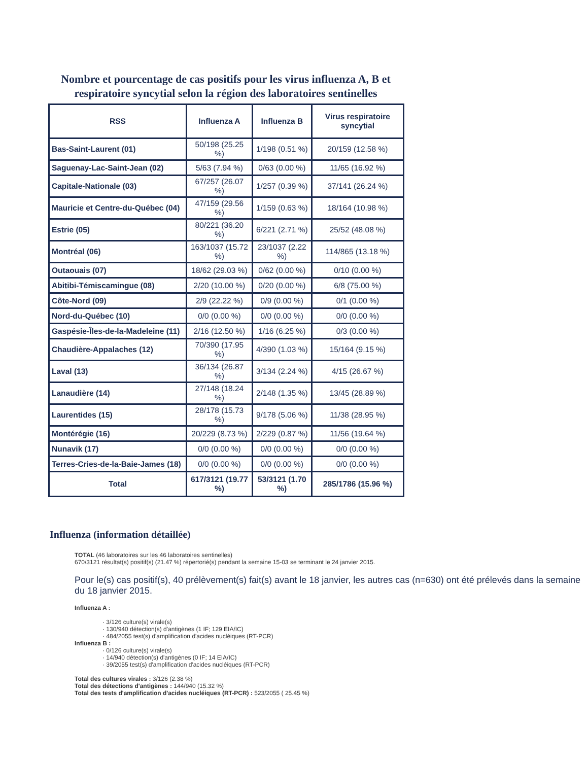Nombre et pourcentage de cas positifs pour les virus influenza A, B et respiratoire syncytial selon la région des laboratoires sentinelles
| RSS | Influenza A | Influenza B | Virus respiratoire syncytial |
| --- | --- | --- | --- |
| Bas-Saint-Laurent (01) | 50/198 (25.25 %) | 1/198 (0.51 %) | 20/159 (12.58 %) |
| Saguenay-Lac-Saint-Jean (02) | 5/63 (7.94 %) | 0/63 (0.00 %) | 11/65 (16.92 %) |
| Capitale-Nationale (03) | 67/257 (26.07 %) | 1/257 (0.39 %) | 37/141 (26.24 %) |
| Mauricie et Centre-du-Québec (04) | 47/159 (29.56 %) | 1/159 (0.63 %) | 18/164 (10.98 %) |
| Estrie (05) | 80/221 (36.20 %) | 6/221 (2.71 %) | 25/52 (48.08 %) |
| Montréal (06) | 163/1037 (15.72 %) | 23/1037 (2.22 %) | 114/865 (13.18 %) |
| Outaouais (07) | 18/62 (29.03 %) | 0/62 (0.00 %) | 0/10 (0.00 %) |
| Abitibi-Témiscamingue (08) | 2/20 (10.00 %) | 0/20 (0.00 %) | 6/8 (75.00 %) |
| Côte-Nord (09) | 2/9 (22.22 %) | 0/9 (0.00 %) | 0/1 (0.00 %) |
| Nord-du-Québec (10) | 0/0 (0.00 %) | 0/0 (0.00 %) | 0/0 (0.00 %) |
| Gaspésie-Îles-de-la-Madeleine (11) | 2/16 (12.50 %) | 1/16 (6.25 %) | 0/3 (0.00 %) |
| Chaudière-Appalaches (12) | 70/390 (17.95 %) | 4/390 (1.03 %) | 15/164 (9.15 %) |
| Laval (13) | 36/134 (26.87 %) | 3/134 (2.24 %) | 4/15 (26.67 %) |
| Lanaudière (14) | 27/148 (18.24 %) | 2/148 (1.35 %) | 13/45 (28.89 %) |
| Laurentides (15) | 28/178 (15.73 %) | 9/178 (5.06 %) | 11/38 (28.95 %) |
| Montérégie (16) | 20/229 (8.73 %) | 2/229 (0.87 %) | 11/56 (19.64 %) |
| Nunavik (17) | 0/0 (0.00 %) | 0/0 (0.00 %) | 0/0 (0.00 %) |
| Terres-Cries-de-la-Baie-James (18) | 0/0 (0.00 %) | 0/0 (0.00 %) | 0/0 (0.00 %) |
| Total | 617/3121 (19.77 %) | 53/3121 (1.70 %) | 285/1786 (15.96 %) |
Influenza (information détaillée)
TOTAL (46 laboratoires sur les 46 laboratoires sentinelles)
670/3121 résultat(s) positif(s) (21.47 %) répertorié(s) pendant la semaine 15-03 se terminant le 24 janvier 2015.
Pour le(s) cas positif(s), 40 prélèvement(s) fait(s) avant le 18 janvier, les autres cas (n=630) ont été prélevés dans la semaine du 18 janvier 2015.
Influenza A :
· 3/126 culture(s) virale(s)
· 130/940 détection(s) d'antigènes (1 IF; 129 EIA/IC)
· 484/2055 test(s) d'amplification d'acides nucléiques (RT-PCR)
Influenza B :
· 0/126 culture(s) virale(s)
· 14/940 détection(s) d'antigènes (0 IF; 14 EIA/IC)
· 39/2055 test(s) d'amplification d'acides nucléiques (RT-PCR)
Total des cultures virales : 3/126 (2.38 %)
Total des détections d'antigènes : 144/940 (15.32 %)
Total des tests d'amplification d'acides nucléiques (RT-PCR) : 523/2055 ( 25.45 %)